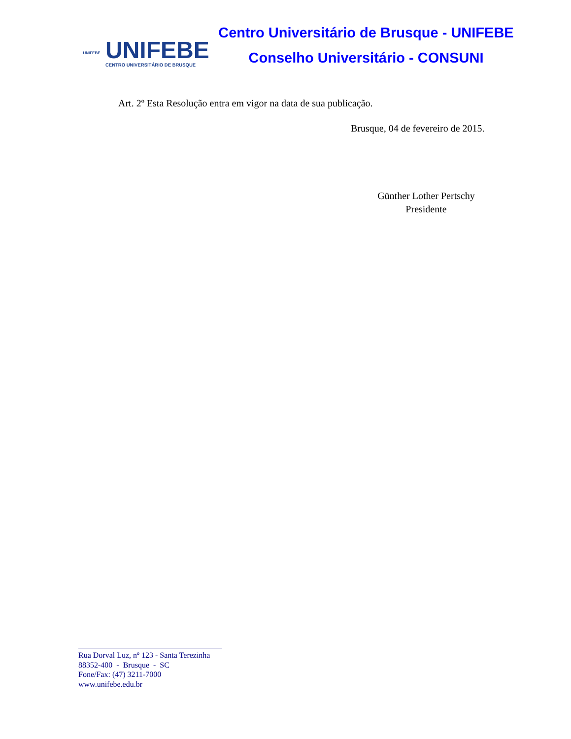UNIFEBE
UNIFEBE
CENTRO UNIVERSITÁRIO DE BRUSQUE
Centro Universitário de Brusque - UNIFEBE
Conselho Universitário - CONSUNI
Art. 2º Esta Resolução entra em vigor na data de sua publicação.
Brusque, 04 de fevereiro de 2015.
Günther Lother Pertschy
Presidente
Rua Dorval Luz, nº 123 - Santa Terezinha
88352-400 - Brusque - SC
Fone/Fax: (47) 3211-7000
www.unifebe.edu.br